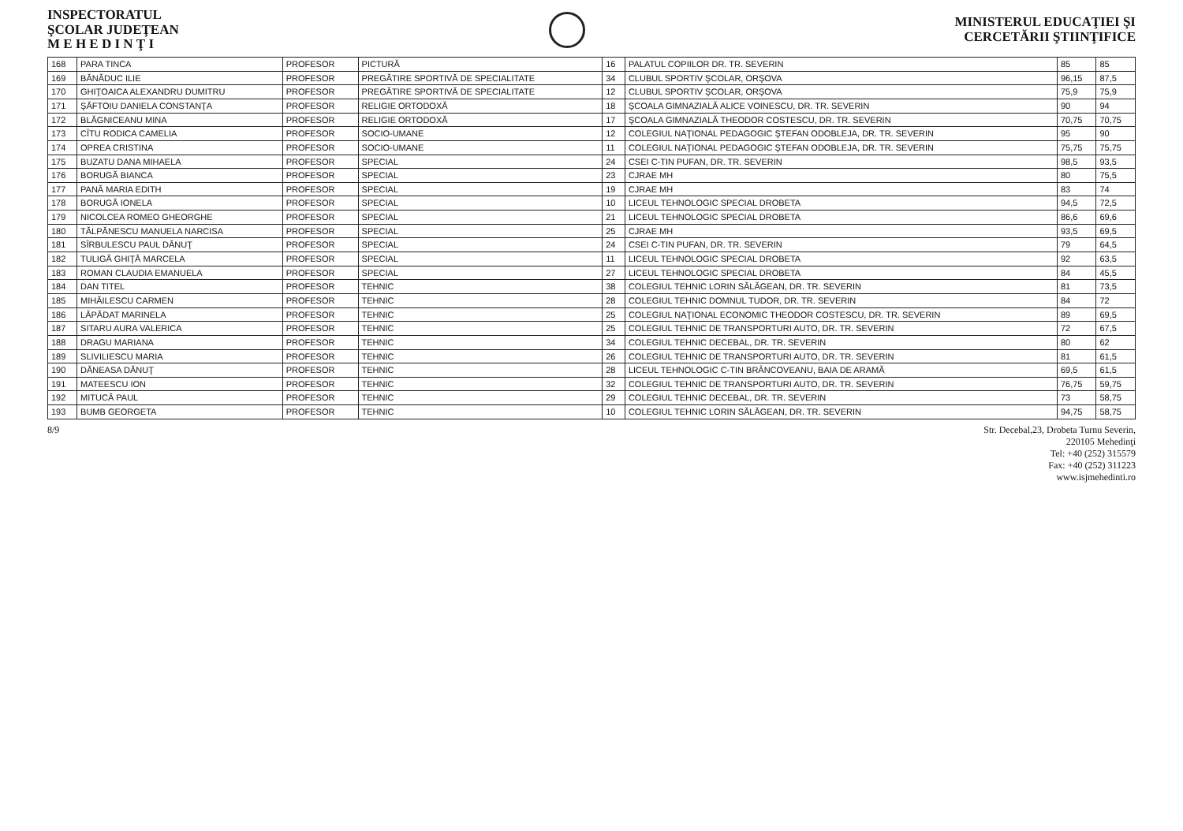INSPECTORATUL
ŞCOLAR JUDEŢEAN
M E H E D I N Ţ I
MINISTERUL EDUCAŢIEI ŞI
CERCETĂRII ŞTIINŢIFICE
| 168 | PARA TINCA | PROFESOR | PICTURĂ | 16 | PALATUL COPIILOR DR. TR. SEVERIN | 85 | 85 |
| 169 | BĂNĂDUC ILIE | PROFESOR | PREGĂTIRE SPORTIVĂ DE SPECIALITATE | 34 | CLUBUL SPORTIV ŞCOLAR, ORŞOVA | 96,15 | 87,5 |
| 170 | GHIŢOAICA ALEXANDRU DUMITRU | PROFESOR | PREGĂTIRE SPORTIVĂ DE SPECIALITATE | 12 | CLUBUL SPORTIV ŞCOLAR, ORŞOVA | 75,9 | 75,9 |
| 171 | ŞĂFTOIU DANIELA CONSTANŢA | PROFESOR | RELIGIE ORTODOXĂ | 18 | ŞCOALA GIMNAZIALĂ ALICE VOINESCU, DR. TR. SEVERIN | 90 | 94 |
| 172 | BLĂGNICEANU MINA | PROFESOR | RELIGIE ORTODOXĂ | 17 | ŞCOALA GIMNAZIALĂ THEODOR COSTESCU, DR. TR. SEVERIN | 70,75 | 70,75 |
| 173 | CÎTU RODICA CAMELIA | PROFESOR | SOCIO-UMANE | 12 | COLEGIUL NAŢIONAL PEDAGOGIC ŞTEFAN ODOBLEJA, DR. TR. SEVERIN | 95 | 90 |
| 174 | OPREA CRISTINA | PROFESOR | SOCIO-UMANE | 11 | COLEGIUL NAŢIONAL PEDAGOGIC ŞTEFAN ODOBLEJA, DR. TR. SEVERIN | 75,75 | 75,75 |
| 175 | BUZATU DANA MIHAELA | PROFESOR | SPECIAL | 24 | CSEI C-TIN PUFAN, DR. TR. SEVERIN | 98,5 | 93,5 |
| 176 | BORUGĂ BIANCA | PROFESOR | SPECIAL | 23 | CJRAE MH | 80 | 75,5 |
| 177 | PANĂ MARIA EDITH | PROFESOR | SPECIAL | 19 | CJRAE MH | 83 | 74 |
| 178 | BORUGĂ IONELA | PROFESOR | SPECIAL | 10 | LICEUL TEHNOLOGIC SPECIAL DROBETA | 94,5 | 72,5 |
| 179 | NICOLCEA ROMEO GHEORGHE | PROFESOR | SPECIAL | 21 | LICEUL TEHNOLOGIC SPECIAL DROBETA | 86,6 | 69,6 |
| 180 | TĂLPĂNESCU MANUELA NARCISA | PROFESOR | SPECIAL | 25 | CJRAE MH | 93,5 | 69,5 |
| 181 | SÎRBULESCU PAUL DĂNUŢ | PROFESOR | SPECIAL | 24 | CSEI C-TIN PUFAN, DR. TR. SEVERIN | 79 | 64,5 |
| 182 | TULIGĂ GHIŢĂ MARCELA | PROFESOR | SPECIAL | 11 | LICEUL TEHNOLOGIC SPECIAL DROBETA | 92 | 63,5 |
| 183 | ROMAN CLAUDIA EMANUELA | PROFESOR | SPECIAL | 27 | LICEUL TEHNOLOGIC SPECIAL DROBETA | 84 | 45,5 |
| 184 | DAN TITEL | PROFESOR | TEHNIC | 38 | COLEGIUL TEHNIC LORIN SĂLĂGEAN, DR. TR. SEVERIN | 81 | 73,5 |
| 185 | MIHĂILESCU CARMEN | PROFESOR | TEHNIC | 28 | COLEGIUL TEHNIC DOMNUL TUDOR, DR. TR. SEVERIN | 84 | 72 |
| 186 | LĂPĂDAT MARINELA | PROFESOR | TEHNIC | 25 | COLEGIUL NAŢIONAL ECONOMIC THEODOR COSTESCU, DR. TR. SEVERIN | 89 | 69,5 |
| 187 | SITARU AURA VALERICA | PROFESOR | TEHNIC | 25 | COLEGIUL TEHNIC DE TRANSPORTURI AUTO, DR. TR. SEVERIN | 72 | 67,5 |
| 188 | DRAGU MARIANA | PROFESOR | TEHNIC | 34 | COLEGIUL TEHNIC DECEBAL, DR. TR. SEVERIN | 80 | 62 |
| 189 | SLIVILIESCU MARIA | PROFESOR | TEHNIC | 26 | COLEGIUL TEHNIC DE TRANSPORTURI AUTO, DR. TR. SEVERIN | 81 | 61,5 |
| 190 | DĂNEASA DĂNUŢ | PROFESOR | TEHNIC | 28 | LICEUL TEHNOLOGIC C-TIN BRÂNCOVEANU, BAIA DE ARAMĂ | 69,5 | 61,5 |
| 191 | MATEESCU ION | PROFESOR | TEHNIC | 32 | COLEGIUL TEHNIC DE TRANSPORTURI AUTO, DR. TR. SEVERIN | 76,75 | 59,75 |
| 192 | MITUCĂ PAUL | PROFESOR | TEHNIC | 29 | COLEGIUL TEHNIC DECEBAL, DR. TR. SEVERIN | 73 | 58,75 |
| 193 | BUMB GEORGETA | PROFESOR | TEHNIC | 10 | COLEGIUL TEHNIC LORIN SĂLĂGEAN, DR. TR. SEVERIN | 94,75 | 58,75 |
8/9 Str. Decebal,23, Drobeta Turnu Severin,
220105 Mehedinţi
Tel: +40 (252) 315579
Fax: +40 (252) 311223
www.isjmehedinti.ro